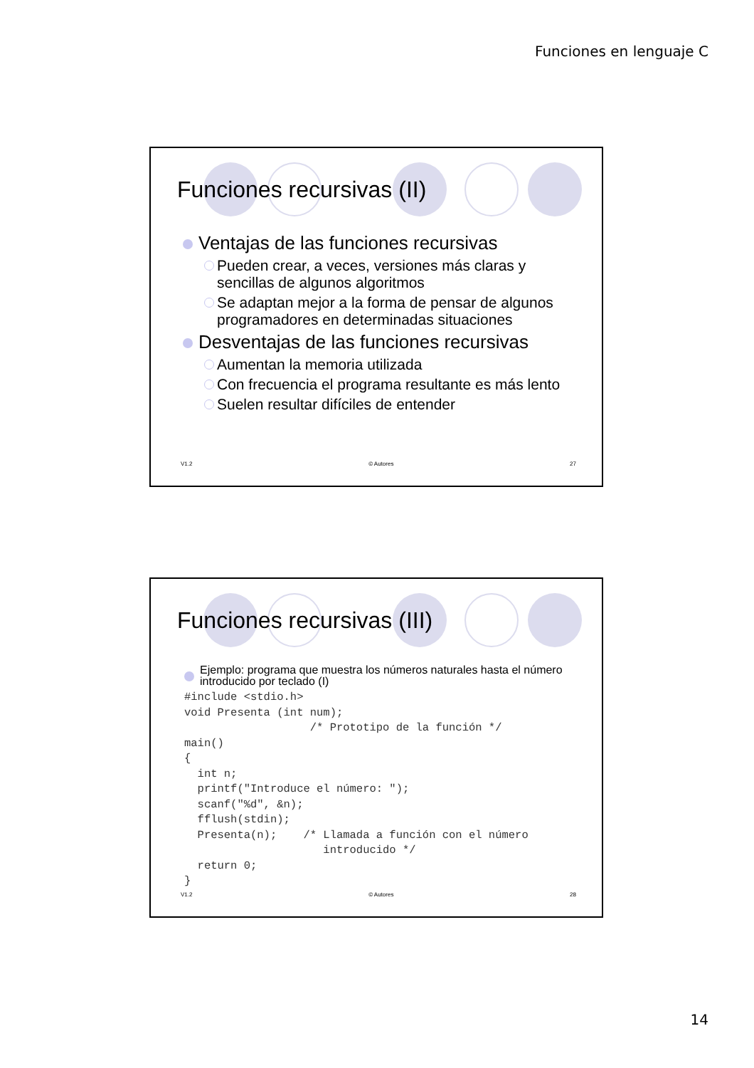Funciones en lenguaje C
Funciones recursivas (II)
Ventajas de las funciones recursivas
Pueden crear, a veces, versiones más claras y sencillas de algunos algoritmos
Se adaptan mejor a la forma de pensar de algunos programadores en determinadas situaciones
Desventajas de las funciones recursivas
Aumentan la memoria utilizada
Con frecuencia el programa resultante es más lento
Suelen resultar difíciles de entender
V1.2 © Autores 27
Funciones recursivas (III)
Ejemplo: programa que muestra los números naturales hasta el número introducido por teclado (I)
#include <stdio.h>
void Presenta (int num);
                   /* Prototipo de la función */
main()
{
  int n;
  printf("Introduce el número: ");
  scanf("%d", &n);
  fflush(stdin);
  Presenta(n);    /* Llamada a función con el número
                     introducido */
  return 0;
}
V1.2 © Autores 28
14